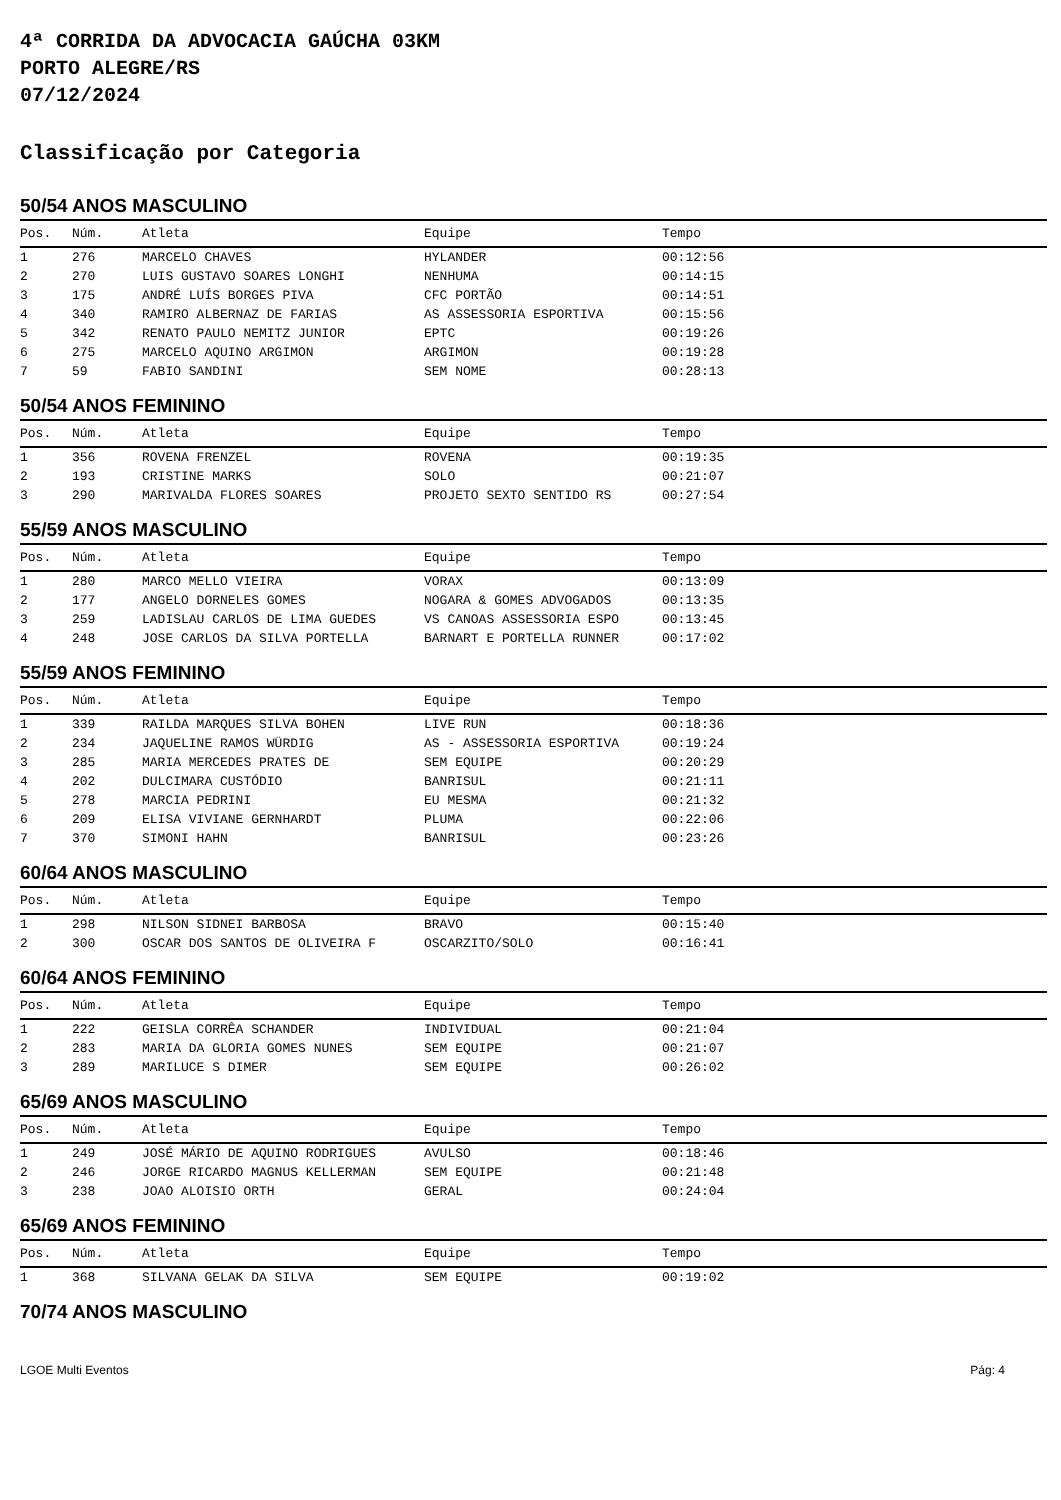4ª CORRIDA DA ADVOCACIA GAÚCHA 03KM
PORTO ALEGRE/RS
07/12/2024
Classificação por Categoria
50/54 ANOS MASCULINO
| Pos. | Núm. | Atleta | Equipe | Tempo |
| --- | --- | --- | --- | --- |
| 1 | 276 | MARCELO CHAVES | HYLANDER | 00:12:56 |
| 2 | 270 | LUIS GUSTAVO SOARES LONGHI | NENHUMA | 00:14:15 |
| 3 | 175 | ANDRÉ LUÍS BORGES PIVA | CFC PORTÃO | 00:14:51 |
| 4 | 340 | RAMIRO ALBERNAZ DE FARIAS | AS ASSESSORIA ESPORTIVA | 00:15:56 |
| 5 | 342 | RENATO PAULO NEMITZ JUNIOR | EPTC | 00:19:26 |
| 6 | 275 | MARCELO AQUINO ARGIMON | ARGIMON | 00:19:28 |
| 7 | 59 | FABIO SANDINI | SEM NOME | 00:28:13 |
50/54 ANOS FEMININO
| Pos. | Núm. | Atleta | Equipe | Tempo |
| --- | --- | --- | --- | --- |
| 1 | 356 | ROVENA FRENZEL | ROVENA | 00:19:35 |
| 2 | 193 | CRISTINE MARKS | SOLO | 00:21:07 |
| 3 | 290 | MARIVALDA FLORES SOARES | PROJETO SEXTO SENTIDO RS | 00:27:54 |
55/59 ANOS MASCULINO
| Pos. | Núm. | Atleta | Equipe | Tempo |
| --- | --- | --- | --- | --- |
| 1 | 280 | MARCO MELLO VIEIRA | VORAX | 00:13:09 |
| 2 | 177 | ANGELO DORNELES GOMES | NOGARA & GOMES ADVOGADOS | 00:13:35 |
| 3 | 259 | LADISLAU CARLOS DE LIMA GUEDES | VS CANOAS ASSESSORIA ESPO | 00:13:45 |
| 4 | 248 | JOSE CARLOS DA SILVA PORTELLA | BARNART E PORTELLA RUNNER | 00:17:02 |
55/59 ANOS FEMININO
| Pos. | Núm. | Atleta | Equipe | Tempo |
| --- | --- | --- | --- | --- |
| 1 | 339 | RAILDA MARQUES SILVA BOHEN | LIVE RUN | 00:18:36 |
| 2 | 234 | JAQUELINE RAMOS WÜRDIG | AS - ASSESSORIA ESPORTIVA | 00:19:24 |
| 3 | 285 | MARIA MERCEDES PRATES DE | SEM EQUIPE | 00:20:29 |
| 4 | 202 | DULCIMARA CUSTÓDIO | BANRISUL | 00:21:11 |
| 5 | 278 | MARCIA PEDRINI | EU MESMA | 00:21:32 |
| 6 | 209 | ELISA VIVIANE GERNHARDT | PLUMA | 00:22:06 |
| 7 | 370 | SIMONI HAHN | BANRISUL | 00:23:26 |
60/64 ANOS MASCULINO
| Pos. | Núm. | Atleta | Equipe | Tempo |
| --- | --- | --- | --- | --- |
| 1 | 298 | NILSON SIDNEI BARBOSA | BRAVO | 00:15:40 |
| 2 | 300 | OSCAR DOS SANTOS DE OLIVEIRA F | OSCARZITO/SOLO | 00:16:41 |
60/64 ANOS FEMININO
| Pos. | Núm. | Atleta | Equipe | Tempo |
| --- | --- | --- | --- | --- |
| 1 | 222 | GEISLA CORRÊA SCHANDER | INDIVIDUAL | 00:21:04 |
| 2 | 283 | MARIA DA GLORIA GOMES NUNES | SEM EQUIPE | 00:21:07 |
| 3 | 289 | MARILUCE S DIMER | SEM EQUIPE | 00:26:02 |
65/69 ANOS MASCULINO
| Pos. | Núm. | Atleta | Equipe | Tempo |
| --- | --- | --- | --- | --- |
| 1 | 249 | JOSÉ MÁRIO DE AQUINO RODRIGUES | AVULSO | 00:18:46 |
| 2 | 246 | JORGE RICARDO MAGNUS KELLERMAN | SEM EQUIPE | 00:21:48 |
| 3 | 238 | JOAO ALOISIO ORTH | GERAL | 00:24:04 |
65/69 ANOS FEMININO
| Pos. | Núm. | Atleta | Equipe | Tempo |
| --- | --- | --- | --- | --- |
| 1 | 368 | SILVANA GELAK DA SILVA | SEM EQUIPE | 00:19:02 |
70/74 ANOS MASCULINO
LGOE Multi Eventos Pág: 4